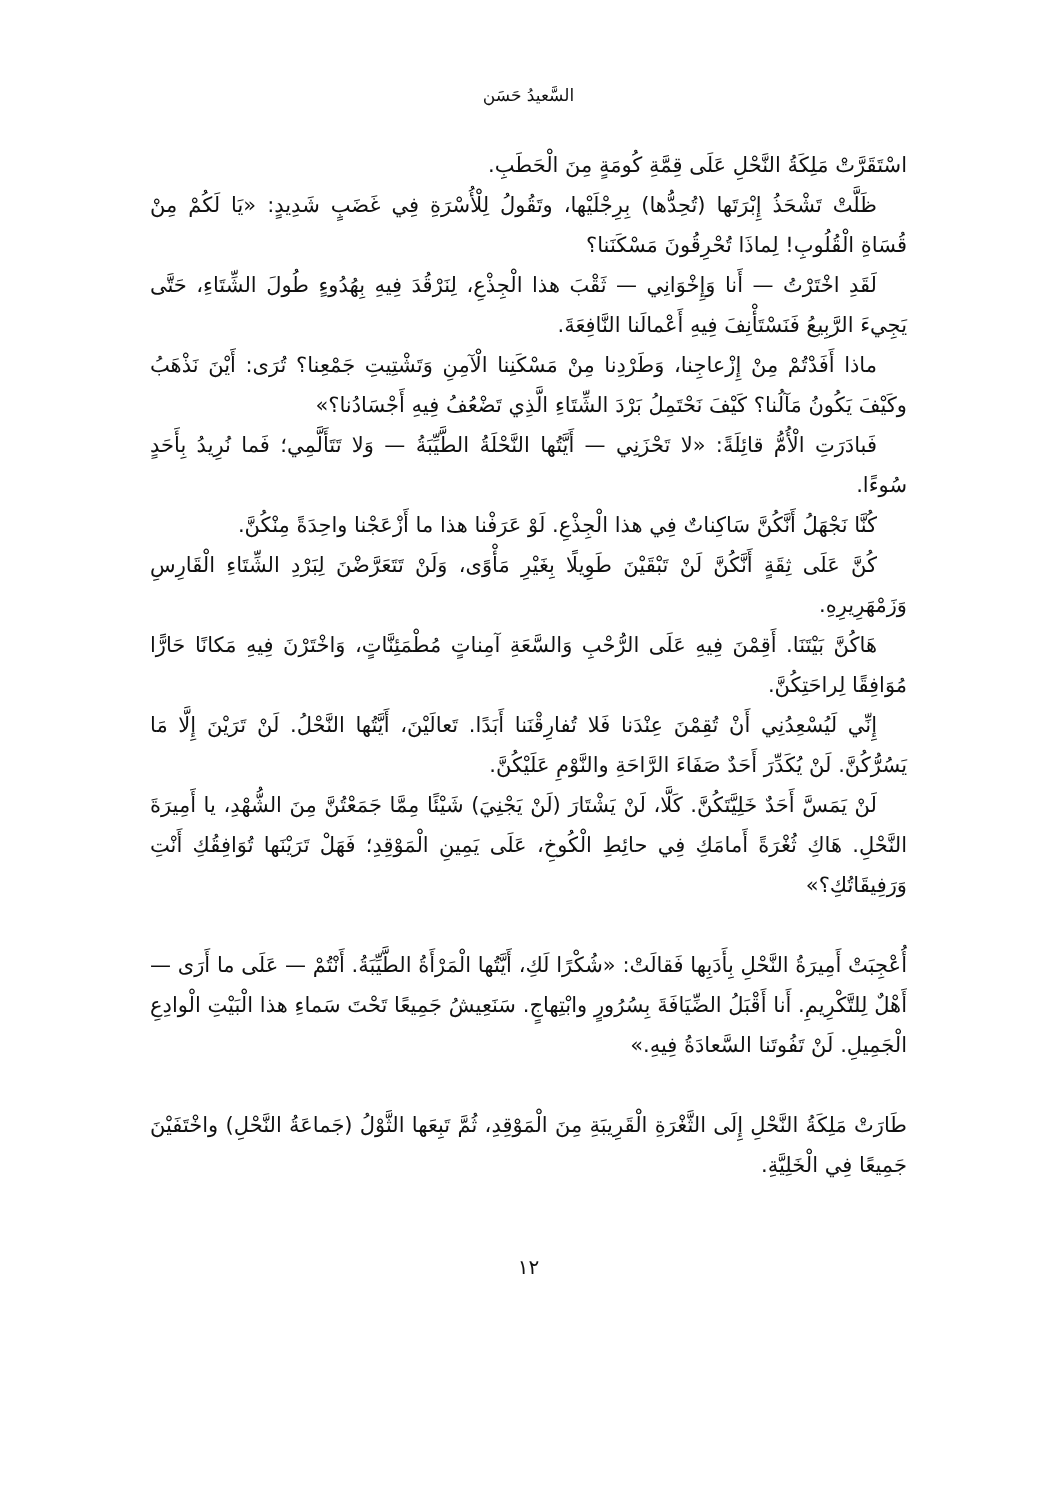السَّعيدُ حَسَن
اسْتَقَرَّتْ مَلِكَةُ النَّحْلِ عَلَى قِمَّةِ كُومَةٍ مِنَ الْحَطَبِ.
ظَلَّتْ تَشْحَذُ إِبْرَتَها (تُحِدُّها) بِرِجْلَيْها، وتَقُولُ لِلْأُسْرَةِ فِي غَضَبٍ شَدِيدٍ: «يَا لَكُمْ مِنْ قُسَاةِ الْقُلُوبِ! لِماذَا تُحْرِقُونَ مَسْكَنَنا؟
لَقَدِ اخْتَرْتُ — أَنا وَإِخْوَانِي — ثَقْبَ هذا الْجِذْعِ، لِنَرْقُدَ فِيهِ بِهُدُوءٍ طُولَ الشِّتَاءِ، حَتَّى يَجِيءَ الرَّبِيعُ فَنَسْتَأْنِفَ فِيهِ أَعْمالَنا النَّافِعَةَ.
ماذا أَفَدْتُمْ مِنْ إِزْعاجِنا، وَطَرْدِنا مِنْ مَسْكَنِنا الْآمِنِ وَتَشْتِيتِ جَمْعِنا؟ تُرَى: أَيْنَ نَذْهَبُ وكَيْفَ يَكُونُ مَآلُنا؟ كَيْفَ نَحْتَمِلُ بَرْدَ الشِّتَاءِ الَّذِي تَضْعُفُ فِيهِ أَجْسَادُنا؟»
فَبادَرَتِ الْأُمُّ قائِلَةً: «لا تَحْزَنِي — أَيَّتُها النَّحْلَةُ الطَّيِّبَةُ — وَلا تَتَأَلَّمِي؛ فَما نُرِيدُ بِأَحَدٍ سُوءًا.
كُنَّا نَجْهَلُ أَنَّكُنَّ سَاكِناتٌ فِي هذا الْجِذْعِ. لَوْ عَرَفْنا هذا ما أَزْعَجْنا واحِدَةً مِنْكُنَّ.
كُنَّ عَلَى ثِقَةٍ أَنَّكُنَّ لَنْ تَبْقَيْنَ طَوِيلًا بِغَيْرِ مَأْوًى، وَلَنْ تَتَعَرَّضْنَ لِبَرْدِ الشِّتَاءِ الْقَارِسِ وَزَمْهَرِيرِهِ.
هَاكُنَّ بَيْتَنَا. أَقِمْنَ فِيهِ عَلَى الرُّحْبِ وَالسَّعَةِ آمِناتٍ مُطْمَئِنَّاتٍ، وَاخْتَرْنَ فِيهِ مَكانًا حَارًّا مُوَافِقًا لِراحَتِكُنَّ.
إِنِّي لَيُسْعِدُنِي أَنْ تُقِمْنَ عِنْدَنا فَلا تُفارِقْنَنا أَبَدًا. تَعالَيْنَ، أَيَّتُها النَّحْلُ. لَنْ تَرَيْنَ إِلَّا مَا يَسُرُّكُنَّ. لَنْ يُكَدِّرَ أَحَدٌ صَفَاءَ الرَّاحَةِ والنَّوْمِ عَلَيْكُنَّ.
لَنْ يَمَسَّ أَحَدٌ خَلِيَّتَكُنَّ. كَلَّا، لَنْ يَشْتَارَ (لَنْ يَجْنِيَ) شَيْئًا مِمَّا جَمَعْتُنَّ مِنَ الشُّهْدِ، يا أَمِيرَةَ النَّحْلِ. هَاكِ ثُغْرَةً أَمامَكِ فِي حائِطِ الْكُوخِ، عَلَى يَمِينِ الْمَوْقِدِ؛ فَهَلْ تَرَيْنَها تُوَافِقُكِ أَنْتِ وَرَفِيقَاتُكِ؟»
أُعْجِبَتْ أَمِيرَةُ النَّحْلِ بِأَدَبِها فَقالَتْ: «شُكْرًا لَكِ، أَيَّتُها الْمَرْأَةُ الطَّيِّبَةُ. أَنْتُمْ — عَلَى ما أَرَى — أَهْلٌ لِلتَّكْرِيمِ. أَنا أَقْبَلُ الضِّيَافَةَ بِسُرُورٍ وابْتِهاجٍ. سَنَعِيشُ جَمِيعًا تَحْتَ سَماءِ هذا الْبَيْتِ الْوادِعِ الْجَمِيلِ. لَنْ تَفُوتَنا السَّعادَةُ فِيهِ.»
طَارَتْ مَلِكَةُ النَّحْلِ إِلَى الثَّغْرَةِ الْقَرِيبَةِ مِنَ الْمَوْقِدِ، ثُمَّ تَبِعَها الثَّوْلُ (جَماعَةُ النَّحْلِ) واخْتَفَيْنَ جَمِيعًا فِي الْخَلِيَّةِ.
١٢